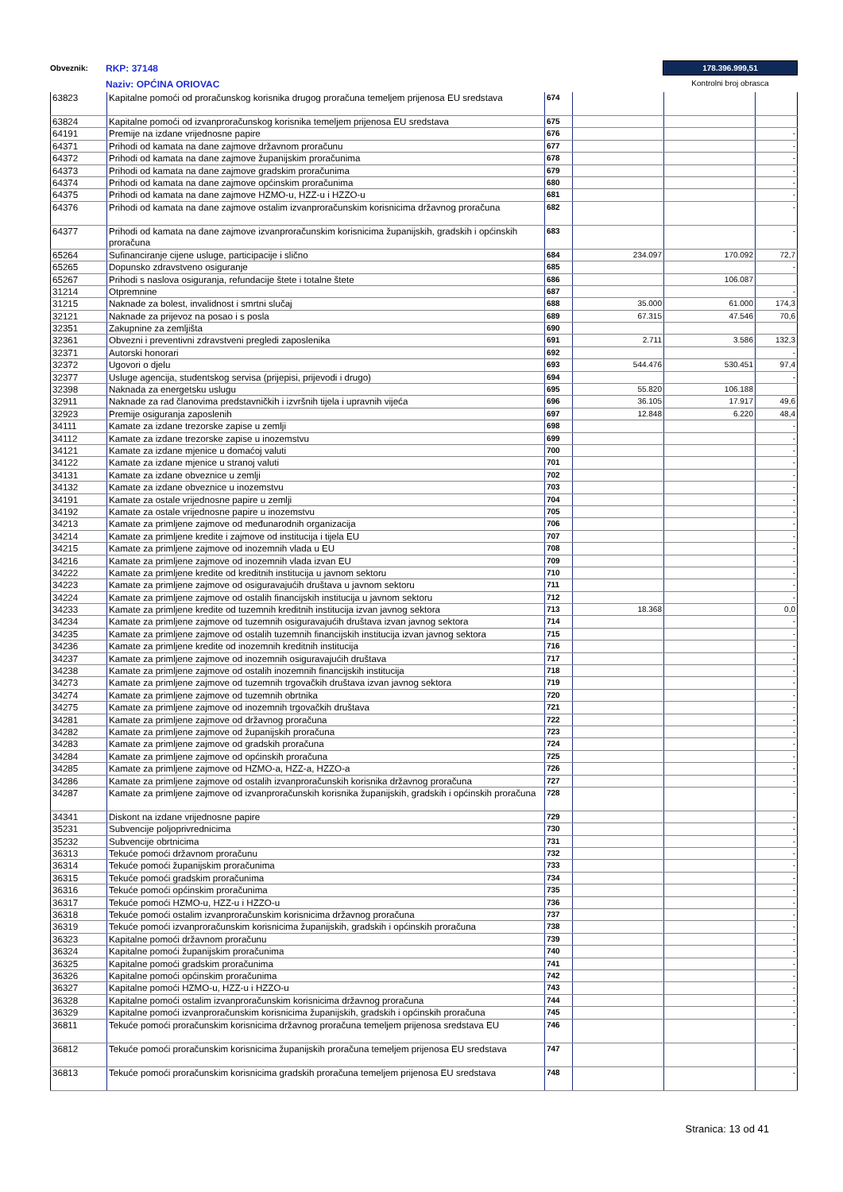Obveznik:
RKP: 37148
Naziv: OPĆINA ORIOVAC
178.396.999,51
Kontrolni broj obrasca
| 63823 | Kapitalne pomoći od proračunskog korisnika drugog proračuna temeljem prijenosa EU sredstava | 674 | | | |
| 63824 | Kapitalne pomoći od izvanproračunskog korisnika temeljem prijenosa EU sredstava | 675 | | | |
| 64191 | Premije na izdane vrijednosne papire | 676 | | | - |
| 64371 | Prihodi od kamata na dane zajmove državnom proračunu | 677 | | | - |
| 64372 | Prihodi od kamata na dane zajmove županijskim proračunima | 678 | | | - |
| 64373 | Prihodi od kamata na dane zajmove gradskim proračunima | 679 | | | - |
| 64374 | Prihodi od kamata na dane zajmove općinskim proračunima | 680 | | | - |
| 64375 | Prihodi od kamata na dane zajmove HZMO-u, HZZ-u i HZZO-u | 681 | | | - |
| 64376 | Prihodi od kamata na dane zajmove ostalim izvanproračunskim korisnicima državnog proračuna | 682 | | | - |
| 64377 | Prihodi od kamata na dane zajmove izvanproračunskim korisnicima županijskih, gradskih i općinskih proračuna | 683 | | | - |
| 65264 | Sufinanciranje cijene usluge, participacije i slično | 684 | 234.097 | 170.092 | 72,7 |
| 65265 | Dopunsko zdravstveno osiguranje | 685 | | | - |
| 65267 | Prihodi s naslova osiguranja, refundacije štete i totalne štete | 686 | | 106.087 | |
| 31214 | Otpremnine | 687 | | | - |
| 31215 | Naknade za bolest, invalidnost i smrtni slučaj | 688 | 35.000 | 61.000 | 174,3 |
| 32121 | Naknade za prijevoz na posao i s posla | 689 | 67.315 | 47.546 | 70,6 |
| 32351 | Zakupnine za zemljišta | 690 | | | |
| 32361 | Obvezni i preventivni zdravstveni pregledi zaposlenika | 691 | 2.711 | 3.586 | 132,3 |
| 32371 | Autorski honorari | 692 | | | - |
| 32372 | Ugovori o djelu | 693 | 544.476 | 530.451 | 97,4 |
| 32377 | Usluge agencija, studentskog servisa (prijepisi, prijevodi i drugo) | 694 | | | - |
| 32398 | Naknada za energetsku uslugu | 695 | 55.820 | 106.188 | |
| 32911 | Naknade za rad članovima predstavničkih i izvršnih tijela i upravnih vijeća | 696 | 36.105 | 17.917 | 49,6 |
| 32923 | Premije osiguranja zaposlenih | 697 | 12.848 | 6.220 | 48,4 |
| 34111 | Kamate za izdane trezorske zapise u zemlji | 698 | | | - |
| 34112 | Kamate za izdane trezorske zapise u inozemstvu | 699 | | | - |
| 34121 | Kamate za izdane mjenice u domaćoj valuti | 700 | | | - |
| 34122 | Kamate za izdane mjenice u stranoj valuti | 701 | | | - |
| 34131 | Kamate za izdane obveznice u zemlji | 702 | | | - |
| 34132 | Kamate za izdane obveznice u inozemstvu | 703 | | | - |
| 34191 | Kamate za ostale vrijednosne papire u zemlji | 704 | | | - |
| 34192 | Kamate za ostale vrijednosne papire u inozemstvu | 705 | | | - |
| 34213 | Kamate za primljene zajmove od međunarodnih organizacija | 706 | | | - |
| 34214 | Kamate za primljene kredite i zajmove od institucija i tijela EU | 707 | | | - |
| 34215 | Kamate za primljene zajmove od inozemnih vlada u EU | 708 | | | - |
| 34216 | Kamate za primljene zajmove od inozemnih vlada izvan EU | 709 | | | - |
| 34222 | Kamate za primljene kredite od kreditnih institucija u javnom sektoru | 710 | | | - |
| 34223 | Kamate za primljene zajmove od osiguravajućih društava u javnom sektoru | 711 | | | - |
| 34224 | Kamate za primljene zajmove od ostalih financijskih institucija u javnom sektoru | 712 | | | - |
| 34233 | Kamate za primljene kredite od tuzemnih kreditnih institucija izvan javnog sektora | 713 | 18.368 | | 0,0 |
| 34234 | Kamate za primljene zajmove od tuzemnih osiguravajućih društava izvan javnog sektora | 714 | | | - |
| 34235 | Kamate za primljene zajmove od ostalih tuzemnih financijskih institucija izvan javnog sektora | 715 | | | - |
| 34236 | Kamate za primljene kredite od inozemnih kreditnih institucija | 716 | | | - |
| 34237 | Kamate za primljene zajmove od inozemnih osiguravajućih društava | 717 | | | - |
| 34238 | Kamate za primljene zajmove od ostalih inozemnih financijskih institucija | 718 | | | - |
| 34273 | Kamate za primljene zajmove od tuzemnih trgovačkih društava izvan javnog sektora | 719 | | | - |
| 34274 | Kamate za primljene zajmove od tuzemnih obrtnika | 720 | | | - |
| 34275 | Kamate za primljene zajmove od inozemnih trgovačkih društava | 721 | | | - |
| 34281 | Kamate za primljene zajmove od državnog proračuna | 722 | | | - |
| 34282 | Kamate za primljene zajmove od županijskih proračuna | 723 | | | - |
| 34283 | Kamate za primljene zajmove od gradskih proračuna | 724 | | | - |
| 34284 | Kamate za primljene zajmove od općinskih proračuna | 725 | | | - |
| 34285 | Kamate za primljene zajmove od HZMO-a, HZZ-a, HZZO-a | 726 | | | - |
| 34286 | Kamate za primljene zajmove od ostalih izvanproračunskih korisnika državnog proračuna | 727 | | | - |
| 34287 | Kamate za primljene zajmove od izvanproračunskih korisnika županijskih, gradskih i općinskih proračuna | 728 | | | - |
| 34341 | Diskont na izdane vrijednosne papire | 729 | | | - |
| 35231 | Subvencije poljoprivrednicima | 730 | | | - |
| 35232 | Subvencije obrtnicima | 731 | | | - |
| 36313 | Tekuće pomoći državnom proračunu | 732 | | | - |
| 36314 | Tekuće pomoći županijskim proračunima | 733 | | | - |
| 36315 | Tekuće pomoći gradskim proračunima | 734 | | | - |
| 36316 | Tekuće pomoći općinskim proračunima | 735 | | | - |
| 36317 | Tekuće pomoći HZMO-u, HZZ-u i HZZO-u | 736 | | | - |
| 36318 | Tekuće pomoći ostalim izvanproračunskim korisnicima državnog proračuna | 737 | | | - |
| 36319 | Tekuće pomoći izvanproračunskim korisnicima županijskih, gradskih i općinskih proračuna | 738 | | | - |
| 36323 | Kapitalne pomoći državnom proračunu | 739 | | | - |
| 36324 | Kapitalne pomoći županijskim proračunima | 740 | | | - |
| 36325 | Kapitalne pomoći gradskim proračunima | 741 | | | - |
| 36326 | Kapitalne pomoći općinskim proračunima | 742 | | | - |
| 36327 | Kapitalne pomoći HZMO-u, HZZ-u i HZZO-u | 743 | | | - |
| 36328 | Kapitalne pomoći ostalim izvanproračunskim korisnicima državnog proračuna | 744 | | | - |
| 36329 | Kapitalne pomoći izvanproračunskim korisnicima županijskih, gradskih i općinskih proračuna | 745 | | | - |
| 36811 | Tekuće pomoći proračunskim korisnicima državnog proračuna temeljem prijenosa sredstava EU | 746 | | | - |
| 36812 | Tekuće pomoći proračunskim korisnicima županijskih proračuna temeljem prijenosa EU sredstava | 747 | | | - |
| 36813 | Tekuće pomoći proračunskim korisnicima gradskih proračuna temeljem prijenosa EU sredstava | 748 | | | - |
Stranica: 13 od 41